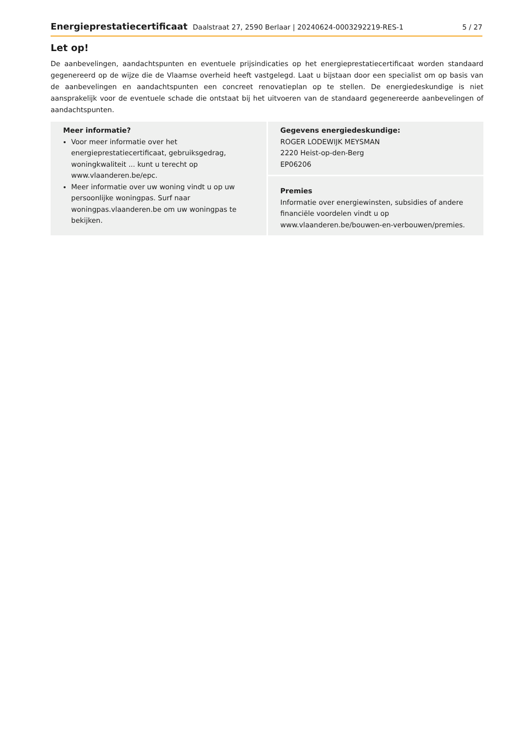Energieprestatiecertificaat Daalstraat 27, 2590 Berlaar | 20240624-0003292219-RES-1 5 / 27
Let op!
De aanbevelingen, aandachtspunten en eventuele prijsindicaties op het energieprestatiecertificaat worden standaard gegenereerd op de wijze die de Vlaamse overheid heeft vastgelegd. Laat u bijstaan door een specialist om op basis van de aanbevelingen en aandachtspunten een concreet renovatieplan op te stellen. De energiedeskundige is niet aansprakelijk voor de eventuele schade die ontstaat bij het uitvoeren van de standaard gegenereerde aanbevelingen of aandachtspunten.
Meer informatie?
Voor meer informatie over het energieprestatiecertificaat, gebruiksgedrag, woningkwaliteit ... kunt u terecht op www.vlaanderen.be/epc.
Meer informatie over uw woning vindt u op uw persoonlijke woningpas. Surf naar woningpas.vlaanderen.be om uw woningpas te bekijken.
Gegevens energiedeskundige:
ROGER LODEWIJK MEYSMAN
2220 Heist-op-den-Berg
EP06206
Premies
Informatie over energiewinsten, subsidies of andere financiële voordelen vindt u op www.vlaanderen.be/bouwen-en-verbouwen/premies.